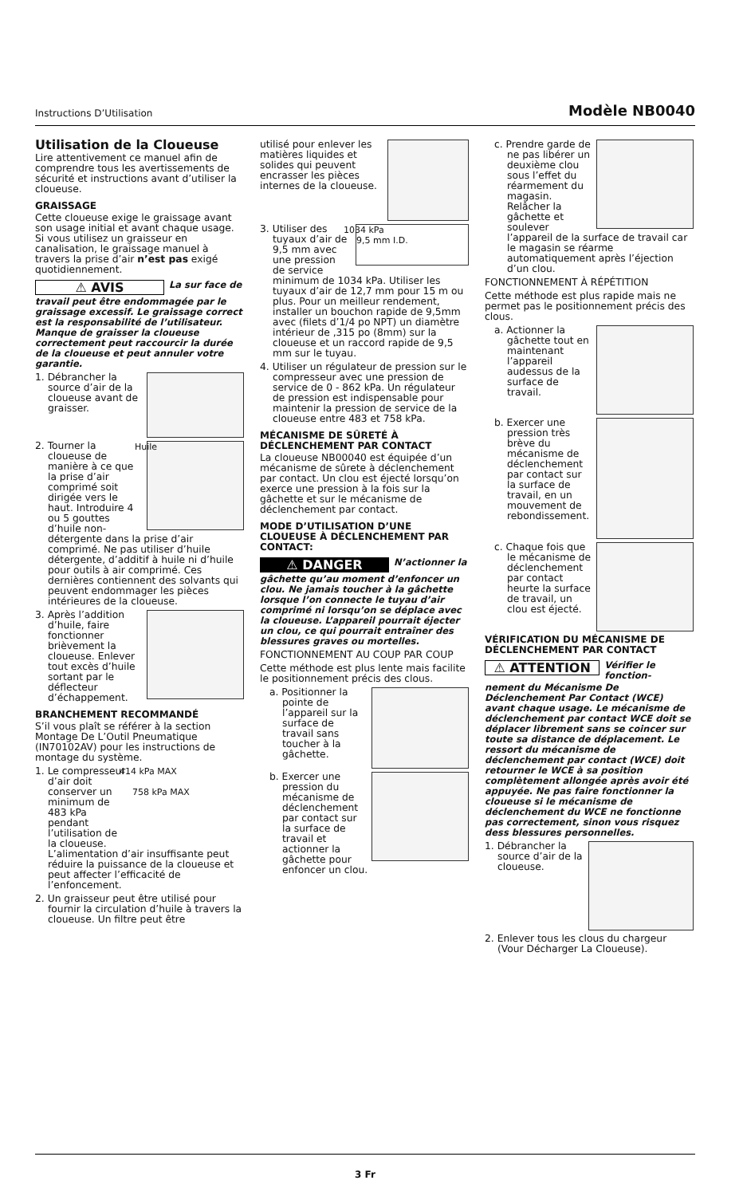Instructions D’Utilisation Modèle NB0040
Utilisation de la Cloueuse
Lire attentivement ce manuel afin de comprendre tous les avertissements de sécurité et instructions avant d’utiliser la cloueuse.
GRAISSAGE
Cette cloueuse exige le graissage avant son usage initial et avant chaque usage. Si vous utilisez un graisseur en canalisation, le graissage manuel à travers la prise d’air n’est pas exigé quotidiennement.
⚠ AVIS
La sur face de
travail peut être endommagée par le graissage excessif. Le graissage correct est la responsabilité de l’utilisateur. Manque de graisser la cloueuse correctement peut raccourcir la durée de la cloueuse et peut annuler votre garantie.
1. Débrancher la source d’air de la cloueuse avant de graisser.
Huile 2. Tourner la cloueuse de manière à ce que la prise d’air comprimé soit dirigée vers le haut. Introduire 4 ou 5 gouttes d’huile non-détergente dans la prise d’air comprimé. Ne pas utiliser d’huile détergente, d’additif à huile ni d’huile pour outils à air comprimé. Ces dernières contiennent des solvants qui peuvent endommager les pièces intérieures de la cloueuse.
3. Après l’addition d’huile, faire fonctionner brièvement la cloueuse. Enlever tout excès d’huile sortant par le déflecteur d’échappement.
BRANCHEMENT RECOMMANDÉ
S’il vous plaît se référer à la section Montage De L’Outil Pneumatique (IN70102AV) pour les instructions de montage du système.
414 kPa MAX
758 kPa MAX 1. Le compresseur d’air doit conserver un minimum de 483 kPa pendant l’utilisation de la cloueuse. L’alimentation d’air insuffisante peut réduire la puissance de la cloueuse et peut affecter l’efficacité de l’enfoncement.
2. Un graisseur peut être utilisé pour fournir la circulation d’huile à travers la cloueuse. Un filtre peut être
utilisé pour enlever les matières liquides et solides qui peuvent encrasser les pièces internes de la cloueuse.
1034 kPa
9,5 mm I.D. 3. Utiliser des tuyaux d’air de 9,5 mm avec une pression de service minimum de 1034 kPa. Utiliser les tuyaux d’air de 12,7 mm pour 15 m ou plus. Pour un meilleur rendement, installer un bouchon rapide de 9,5mm avec (filets d’1/4 po NPT) un diamètre intérieur de ,315 po (8mm) sur la cloueuse et un raccord rapide de 9,5 mm sur le tuyau.
4. Utiliser un régulateur de pression sur le compresseur avec une pression de service de 0 - 862 kPa. Un régulateur de pression est indispensable pour maintenir la pression de service de la cloueuse entre 483 et 758 kPa.
MÉCANISME DE SÛRETÉ À DÉCLENCHEMENT PAR CONTACT
La cloueuse NB00040 est équipée d’un mécanisme de sûrete à déclenchement par contact. Un clou est éjecté lorsqu’on exerce une pression à la fois sur la gâchette et sur le mécanisme de déclenchement par contact.
MODE D’UTILISATION D’UNE CLOUEUSE À DÉCLENCHEMENT PAR CONTACT:
⚠ DANGER
N’actionner la
gâchette qu’au moment d’enfoncer un clou. Ne jamais toucher à la gâchette lorsque l’on connecte le tuyau d’air comprimé ni lorsqu’on se déplace avec la cloueuse. L’appareil pourrait éjecter un clou, ce qui pourrait entraîner des blessures graves ou mortelles.
FONCTIONNEMENT AU COUP PAR COUP
Cette méthode est plus lente mais facilite le positionnement précis des clous.
a. Positionner la pointe de l’appareil sur la surface de travail sans toucher à la gâchette.
b. Exercer une pression du mécanisme de déclenchement par contact sur la surface de travail et actionner la gâchette pour enfoncer un clou.
c. Prendre garde de ne pas libérer un deuxième clou sous l’effet du réarmement du magasin. Relâcher la gâchette et soulever l’appareil de la surface de travail car le magasin se réarme automatiquement après l’éjection d’un clou.
FONCTIONNEMENT À RÉPÉTITION
Cette méthode est plus rapide mais ne permet pas le positionnement précis des clous.
a. Actionner la gâchette tout en maintenant l’appareil audessus de la surface de travail.
b. Exercer une pression très brève du mécanisme de déclenchement par contact sur la surface de travail, en un mouvement de rebondissement.
c. Chaque fois que le mécanisme de déclenchement par contact heurte la surface de travail, un clou est éjecté.
VÉRIFICATION DU MÉCANISME DE DÉCLENCHEMENT PAR CONTACT
⚠ ATTENTION
Vérifier le fonction-
nement du Mécanisme De Déclenchement Par Contact (WCE) avant chaque usage. Le mécanisme de déclenchement par contact WCE doit se déplacer librement sans se coincer sur toute sa distance de déplacement. Le ressort du mécanisme de déclenchement par contact (WCE) doit retourner le WCE à sa position complètement allongée après avoir été appuyée. Ne pas faire fonctionner la cloueuse si le mécanisme de déclenchement du WCE ne fonctionne pas correctement, sinon vous risquez dess blessures personnelles.
1. Débrancher la source d’air de la cloueuse.
2. Enlever tous les clous du chargeur (Vour Décharger La Cloueuse).
3 Fr